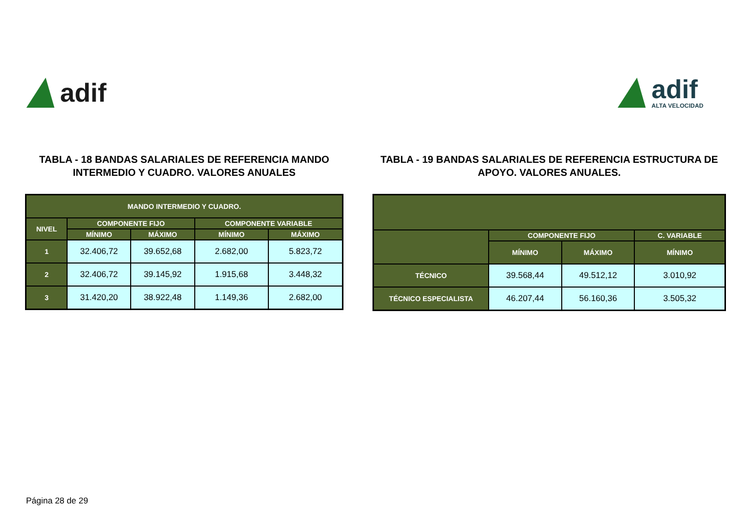adif adif
ALTA VELOCIDAD
TABLA - 18 BANDAS SALARIALES DE REFERENCIA MANDO INTERMEDIO Y CUADRO. VALORES ANUALES
| MANDO INTERMEDIO Y CUADRO. | | | | |
| --- | --- | --- | --- | --- |
| NIVEL | COMPONENTE FIJO | | COMPONENTE VARIABLE | |
| | MÍNIMO | MÁXIMO | MÍNIMO | MÁXIMO |
| 1 | 32.406,72 | 39.652,68 | 2.682,00 | 5.823,72 |
| 2 | 32.406,72 | 39.145,92 | 1.915,68 | 3.448,32 |
| 3 | 31.420,20 | 38.922,48 | 1.149,36 | 2.682,00 |
TABLA - 19 BANDAS SALARIALES DE REFERENCIA ESTRUCTURA DE APOYO. VALORES ANUALES.
| | COMPONENTE FIJO | | C. VARIABLE |
| --- | --- | --- | --- |
| | MÍNIMO | MÁXIMO | MÍNIMO |
| TÉCNICO | 39.568,44 | 49.512,12 | 3.010,92 |
| TÉCNICO ESPECIALISTA | 46.207,44 | 56.160,36 | 3.505,32 |
Página 28 de 29